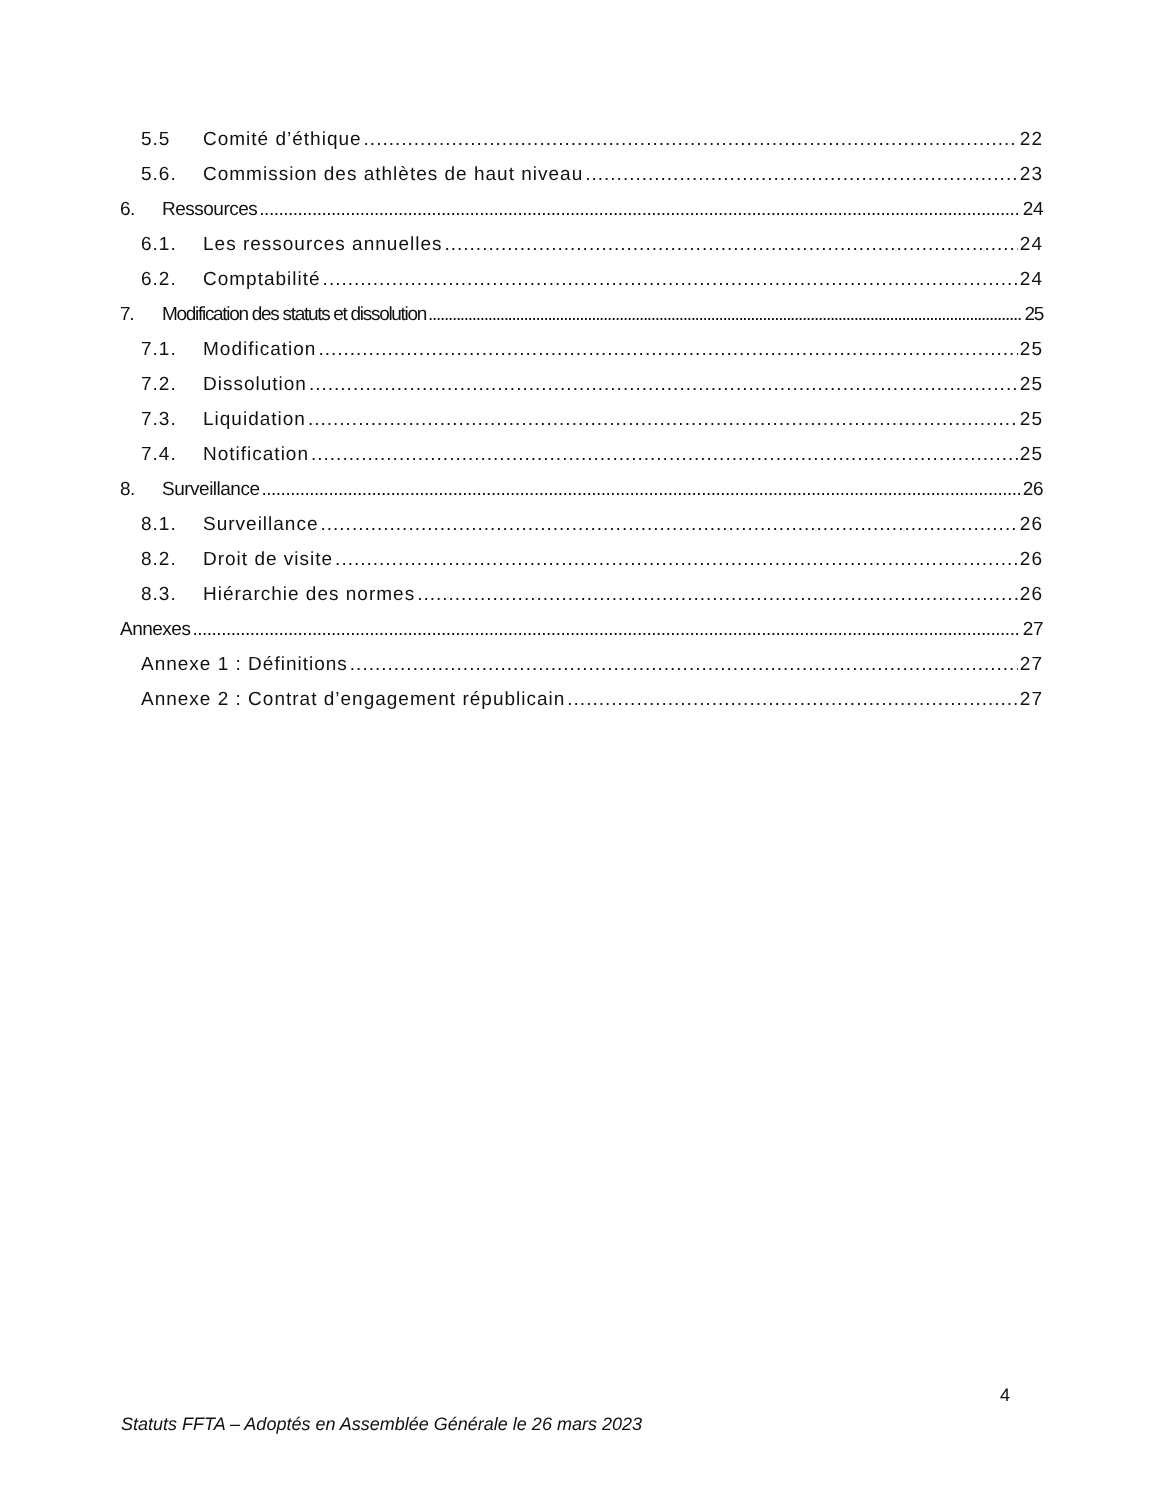5.5 Comité d’éthique 22
5.6. Commission des athlètes de haut niveau 23
6. Ressources 24
6.1. Les ressources annuelles 24
6.2. Comptabilité 24
7. Modification des statuts et dissolution 25
7.1. Modification 25
7.2. Dissolution 25
7.3. Liquidation 25
7.4. Notification 25
8. Surveillance 26
8.1. Surveillance 26
8.2. Droit de visite 26
8.3. Hiérarchie des normes 26
Annexes 27
Annexe 1 : Définitions 27
Annexe 2 : Contrat d’engagement républicain 27
4
Statuts FFTA – Adoptés en Assemblée Générale le 26 mars 2023